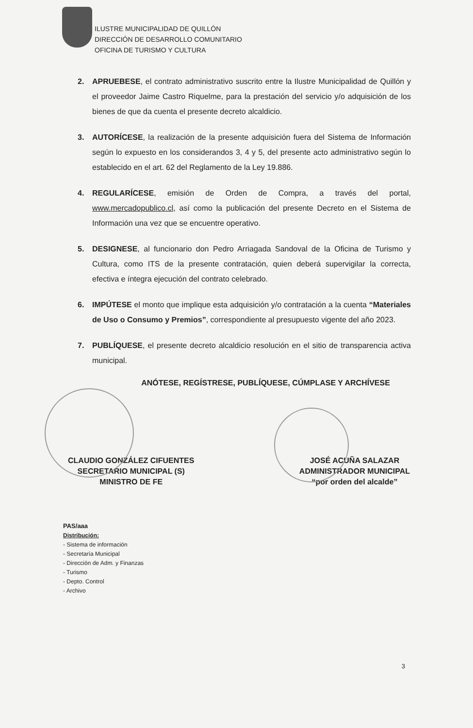ILUSTRE MUNICIPALIDAD DE QUILLÓN
DIRECCIÓN DE DESARROLLO COMUNITARIO
OFICINA DE TURISMO Y CULTURA
2. APRUEBESE, el contrato administrativo suscrito entre la Ilustre Municipalidad de Quillón y el proveedor Jaime Castro Riquelme, para la prestación del servicio y/o adquisición de los bienes de que da cuenta el presente decreto alcaldicio.
3. AUTORÍCESE, la realización de la presente adquisición fuera del Sistema de Información según lo expuesto en los considerandos 3, 4 y 5, del presente acto administrativo según lo establecido en el art. 62 del Reglamento de la Ley 19.886.
4. REGULARÍCESE, emisión de Orden de Compra, a través del portal, www.mercadopublico.cl, así como la publicación del presente Decreto en el Sistema de Información una vez que se encuentre operativo.
5. DESIGNESE, al funcionario don Pedro Arriagada Sandoval de la Oficina de Turismo y Cultura, como ITS de la presente contratación, quien deberá supervigilar la correcta, efectiva e íntegra ejecución del contrato celebrado.
6. IMPÚTESE el monto que implique esta adquisición y/o contratación a la cuenta “Materiales de Uso o Consumo y Premios”, correspondiente al presupuesto vigente del año 2023.
7. PUBLÍQUESE, el presente decreto alcaldicio resolución en el sitio de transparencia activa municipal.
ANÓTESE, REGÍSTRESE, PUBLÍQUESE, CÚMPLASE Y ARCHÍVESE
CLAUDIO GONZÁLEZ CIFUENTES
SECRETARIO MUNICIPAL (S)
MINISTRO DE FE
JOSÉ ACUÑA SALAZAR
ADMINISTRADOR MUNICIPAL
“por orden del alcalde”
PAS/aaa
Distribución:
- Sistema de información
- Secretaría Municipal
- Dirección de Adm. y Finanzas
- Turismo
- Depto. Control
- Archivo
3